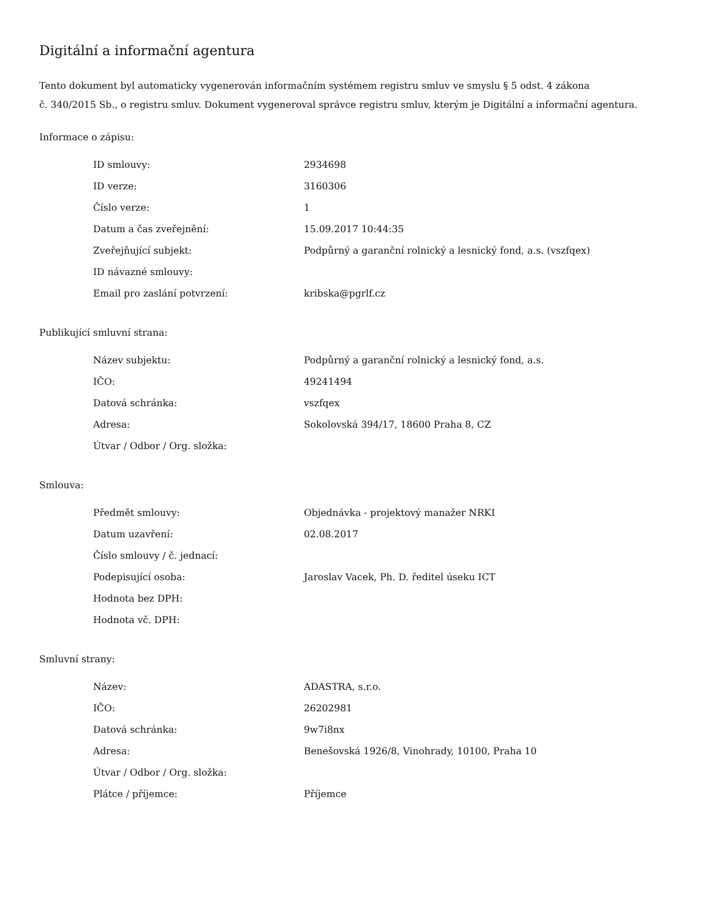Digitální a informační agentura
Tento dokument byl automaticky vygenerován informačním systémem registru smluv ve smyslu § 5 odst. 4 zákona
č. 340/2015 Sb., o registru smluv. Dokument vygeneroval správce registru smluv, kterým je Digitální a informační agentura.
Informace o zápisu:
| ID smlouvy: | 2934698 |
| ID verze: | 3160306 |
| Číslo verze: | 1 |
| Datum a čas zveřejnění: | 15.09.2017 10:44:35 |
| Zveřejňující subjekt: | Podpůrný a garanční rolnický a lesnický fond, a.s. (vszfqex) |
| ID návazné smlouvy: | |
| Email pro zaslání potvrzení: | kribska@pgrlf.cz |
Publikující smluvní strana:
| Název subjektu: | Podpůrný a garanční rolnický a lesnický fond, a.s. |
| IČO: | 49241494 |
| Datová schránka: | vszfqex |
| Adresa: | Sokolovská 394/17, 18600 Praha 8, CZ |
| Útvar / Odbor / Org. složka: | |
Smlouva:
| Předmět smlouvy: | Objednávka - projektový manažer NRKI |
| Datum uzavření: | 02.08.2017 |
| Číslo smlouvy / č. jednací: | |
| Podepisující osoba: | Jaroslav Vacek, Ph. D. ředitel úseku ICT |
| Hodnota bez DPH: | |
| Hodnota vč. DPH: | |
Smluvní strany:
| Název: | ADASTRA, s.r.o. |
| IČO: | 26202981 |
| Datová schránka: | 9w7i8nx |
| Adresa: | Benešovská 1926/8, Vinohrady, 10100, Praha 10 |
| Útvar / Odbor / Org. složka: | |
| Plátce / příjemce: | Příjemce |